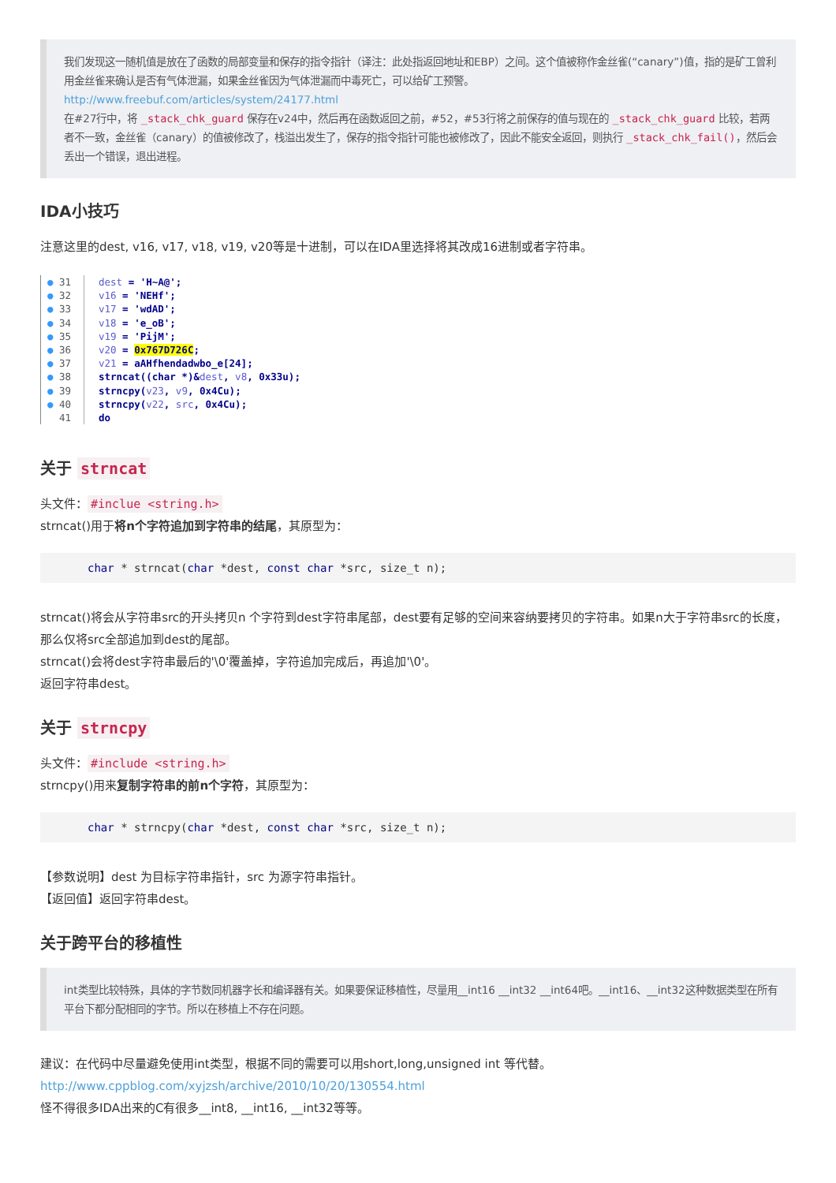我们发现这一随机值是放在了函数的局部变量和保存的指令指针（译注：此处指返回地址和EBP）之间。这个值被称作金丝雀(“canary”)值，指的是矿工曾利用金丝雀来确认是否有气体泄漏，如果金丝雀因为气体泄漏而中毒死亡，可以给矿工预警。
http://www.freebuf.com/articles/system/24177.html
在#27行中，将 _stack_chk_guard 保存在v24中，然后再在函数返回之前，#52，#53行将之前保存的值与现在的 _stack_chk_guard 比较，若两者不一致，金丝雀（canary）的值被修改了，栈溢出发生了，保存的指令指针可能也被修改了，因此不能安全返回，则执行 _stack_chk_fail()，然后会丢出一个错误，退出进程。
IDA小技巧
注意这里的dest, v16, v17, v18, v19, v20等是十进制，可以在IDA里选择将其改成16进制或者字符串。
● 31 dest = 'H~A@';
● 32 v16 = 'NEHf';
● 33 v17 = 'wdAD';
● 34 v18 = 'e_oB';
● 35 v19 = 'PijM';
● 36 v20 = 0x767D726C;
● 37 v21 = aAHfhendadwbo_e[24];
● 38 strncat((char *)&dest, v8, 0x33u);
● 39 strncpy(v23, v9, 0x4Cu);
● 40 strncpy(v22, src, 0x4Cu);
41 do
关于 strncat
头文件： #inclue <string.h>
strncat()用于将n个字符追加到字符串的结尾，其原型为：
char * strncat(char *dest, const char *src, size_t n);
strncat()将会从字符串src的开头拷贝n 个字符到dest字符串尾部，dest要有足够的空间来容纳要拷贝的字符串。如果n大于字符串src的长度，那么仅将src全部追加到dest的尾部。
strncat()会将dest字符串最后的'\0'覆盖掉，字符追加完成后，再追加'\0'。
返回字符串dest。
关于 strncpy
头文件： #include <string.h>
strncpy()用来复制字符串的前n个字符，其原型为：
char * strncpy(char *dest, const char *src, size_t n);
【参数说明】dest 为目标字符串指针，src 为源字符串指针。
【返回值】返回字符串dest。
关于跨平台的移植性
int类型比较特殊，具体的字节数同机器字长和编译器有关。如果要保证移植性，尽量用__int16 __int32 __int64吧。__int16、__int32这种数据类型在所有平台下都分配相同的字节。所以在移植上不存在问题。
建议：在代码中尽量避免使用int类型，根据不同的需要可以用short,long,unsigned int 等代替。
http://www.cppblog.com/xyjzsh/archive/2010/10/20/130554.html
怪不得很多IDA出来的C有很多__int8, __int16, __int32等等。